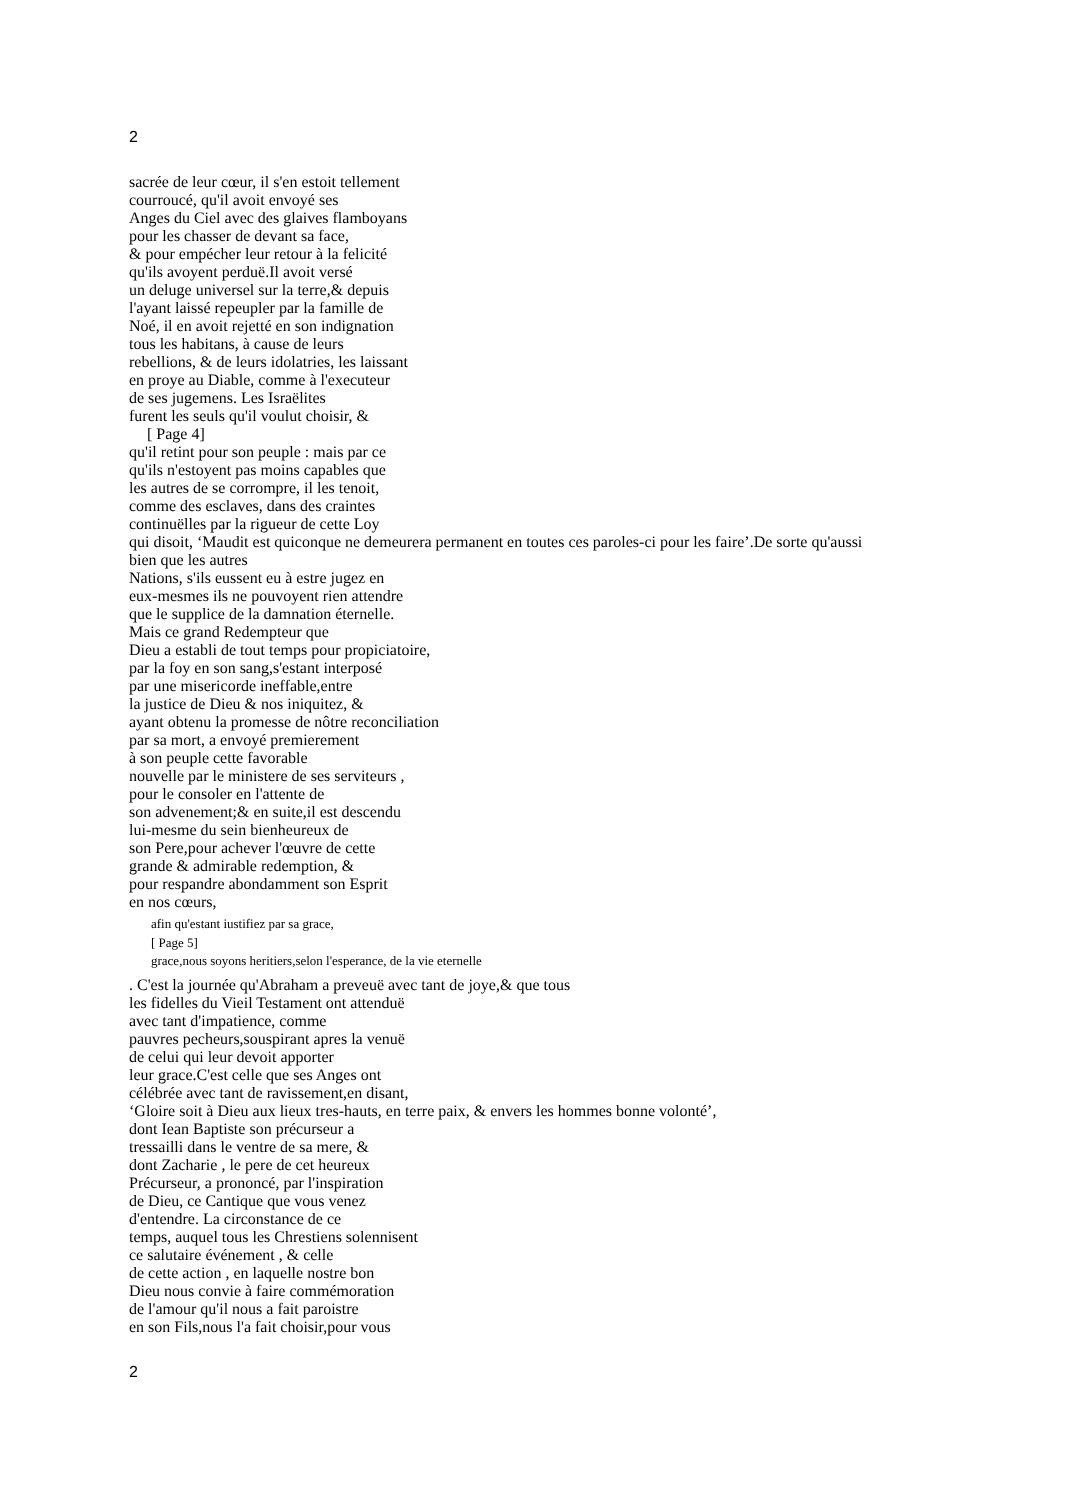2
sacrée de leur cœur, il s'en estoit tellement
courroucé, qu'il avoit envoyé ses
Anges du Ciel avec des glaives flamboyans
pour les chasser de devant sa face,
& pour empécher leur retour à la felicité
qu'ils avoyent perduë.Il avoit versé
un deluge universel sur la terre,& depuis
l'ayant laissé repeupler par la famille de
Noé, il en avoit rejetté en son indignation
tous les habitans, à cause de leurs
rebellions, & de leurs idolatries, les laissant
en proye au Diable, comme à l'executeur
de ses jugemens. Les Israëlites
furent les seuls qu'il voulut choisir, &
[ Page 4]
qu'il retint pour son peuple : mais par ce
qu'ils n'estoyent pas moins capables que
les autres de se corrompre, il les tenoit,
comme des esclaves, dans des craintes
continuëlles par la rigueur de cette Loy
qui disoit, ‘Maudit est quiconque ne demeurera permanent en toutes ces paroles-ci pour les faire’.De sorte qu'aussi
bien que les autres
Nations, s'ils eussent eu à estre jugez en
eux-mesmes ils ne pouvoyent rien attendre
que le supplice de la damnation éternelle.
Mais ce grand Redempteur que
Dieu a establi de tout temps pour propiciatoire,
par la foy en son sang,s'estant interposé
par une misericorde ineffable,entre
la justice de Dieu & nos iniquitez, &
ayant obtenu la promesse de nôtre reconciliation
par sa mort, a envoyé premierement
à son peuple cette favorable
nouvelle par le ministere de ses serviteurs ,
pour le consoler en l'attente de
son advenement;& en suite,il est descendu
lui-mesme du sein bienheureux de
son Pere,pour achever l'œuvre de cette
grande & admirable redemption, &
pour respandre abondamment son Esprit
en nos cœurs,
afin qu'estant iustifiez par sa grace,
[ Page 5]
grace,nous soyons heritiers,selon l'esperance, de la vie eternelle
. C'est la journée qu'Abraham a preveuë avec tant de joye,& que tous
les fidelles du Vieil Testament ont attenduë
avec tant d'impatience, comme
pauvres pecheurs,souspirant apres la venuë
de celui qui leur devoit apporter
leur grace.C'est celle que ses Anges ont
célébrée avec tant de ravissement,en disant,
‘Gloire soit à Dieu aux lieux tres-hauts, en terre paix, & envers les hommes bonne volonté’,
dont Iean Baptiste son précurseur a
tressailli dans le ventre de sa mere, &
dont Zacharie , le pere de cet heureux
Précurseur, a prononcé, par l'inspiration
de Dieu, ce Cantique que vous venez
d'entendre. La circonstance de ce
temps, auquel tous les Chrestiens solennisent
ce salutaire événement , & celle
de cette action , en laquelle nostre bon
Dieu nous convie à faire commémoration
de l'amour qu'il nous a fait paroistre
en son Fils,nous l'a fait choisir,pour vous
2